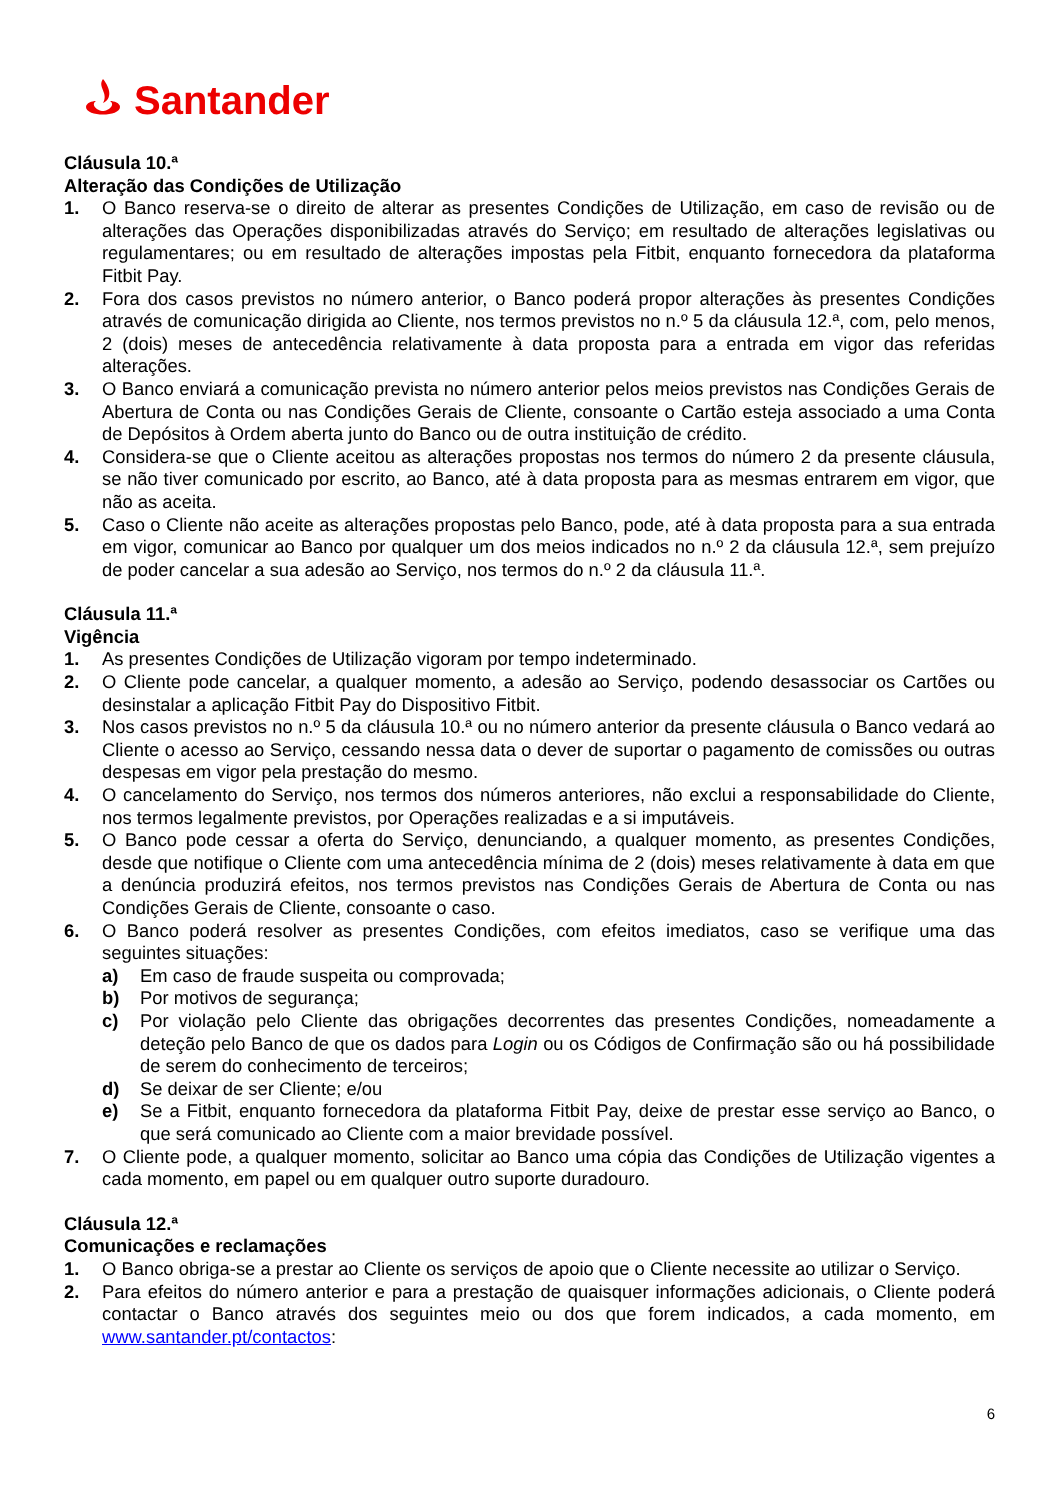Santander
Cláusula 10.ª
Alteração das Condições de Utilização
1. O Banco reserva-se o direito de alterar as presentes Condições de Utilização, em caso de revisão ou de alterações das Operações disponibilizadas através do Serviço; em resultado de alterações legislativas ou regulamentares; ou em resultado de alterações impostas pela Fitbit, enquanto fornecedora da plataforma Fitbit Pay.
2. Fora dos casos previstos no número anterior, o Banco poderá propor alterações às presentes Condições através de comunicação dirigida ao Cliente, nos termos previstos no n.º 5 da cláusula 12.ª, com, pelo menos, 2 (dois) meses de antecedência relativamente à data proposta para a entrada em vigor das referidas alterações.
3. O Banco enviará a comunicação prevista no número anterior pelos meios previstos nas Condições Gerais de Abertura de Conta ou nas Condições Gerais de Cliente, consoante o Cartão esteja associado a uma Conta de Depósitos à Ordem aberta junto do Banco ou de outra instituição de crédito.
4. Considera-se que o Cliente aceitou as alterações propostas nos termos do número 2 da presente cláusula, se não tiver comunicado por escrito, ao Banco, até à data proposta para as mesmas entrarem em vigor, que não as aceita.
5. Caso o Cliente não aceite as alterações propostas pelo Banco, pode, até à data proposta para a sua entrada em vigor, comunicar ao Banco por qualquer um dos meios indicados no n.º 2 da cláusula 12.ª, sem prejuízo de poder cancelar a sua adesão ao Serviço, nos termos do n.º 2 da cláusula 11.ª.
Cláusula 11.ª
Vigência
1. As presentes Condições de Utilização vigoram por tempo indeterminado.
2. O Cliente pode cancelar, a qualquer momento, a adesão ao Serviço, podendo desassociar os Cartões ou desinstalar a aplicação Fitbit Pay do Dispositivo Fitbit.
3. Nos casos previstos no n.º 5 da cláusula 10.ª ou no número anterior da presente cláusula o Banco vedará ao Cliente o acesso ao Serviço, cessando nessa data o dever de suportar o pagamento de comissões ou outras despesas em vigor pela prestação do mesmo.
4. O cancelamento do Serviço, nos termos dos números anteriores, não exclui a responsabilidade do Cliente, nos termos legalmente previstos, por Operações realizadas e a si imputáveis.
5. O Banco pode cessar a oferta do Serviço, denunciando, a qualquer momento, as presentes Condições, desde que notifique o Cliente com uma antecedência mínima de 2 (dois) meses relativamente à data em que a denúncia produzirá efeitos, nos termos previstos nas Condições Gerais de Abertura de Conta ou nas Condições Gerais de Cliente, consoante o caso.
6. O Banco poderá resolver as presentes Condições, com efeitos imediatos, caso se verifique uma das seguintes situações:
a) Em caso de fraude suspeita ou comprovada;
b) Por motivos de segurança;
c) Por violação pelo Cliente das obrigações decorrentes das presentes Condições, nomeadamente a deteção pelo Banco de que os dados para Login ou os Códigos de Confirmação são ou há possibilidade de serem do conhecimento de terceiros;
d) Se deixar de ser Cliente; e/ou
e) Se a Fitbit, enquanto fornecedora da plataforma Fitbit Pay, deixe de prestar esse serviço ao Banco, o que será comunicado ao Cliente com a maior brevidade possível.
7. O Cliente pode, a qualquer momento, solicitar ao Banco uma cópia das Condições de Utilização vigentes a cada momento, em papel ou em qualquer outro suporte duradouro.
Cláusula 12.ª
Comunicações e reclamações
1. O Banco obriga-se a prestar ao Cliente os serviços de apoio que o Cliente necessite ao utilizar o Serviço.
2. Para efeitos do número anterior e para a prestação de quaisquer informações adicionais, o Cliente poderá contactar o Banco através dos seguintes meio ou dos que forem indicados, a cada momento, em www.santander.pt/contactos:
6